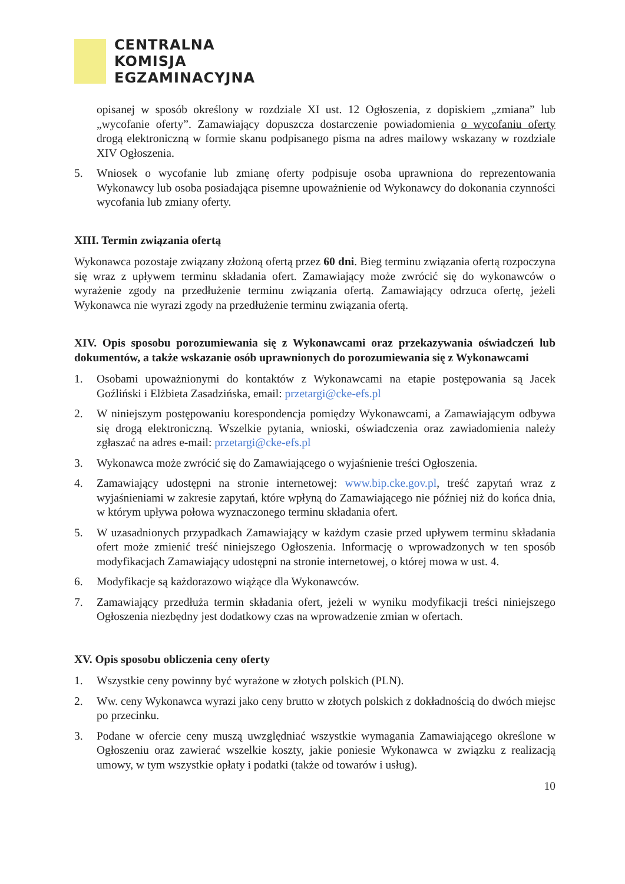CENTRALNA
KOMISJA
EGZAMINACYJNA
opisanej w sposób określony w rozdziale XI ust. 12 Ogłoszenia, z dopiskiem „zmiana” lub „wycofanie oferty”. Zamawiający dopuszcza dostarczenie powiadomienia o wycofaniu oferty drogą elektroniczną w formie skanu podpisanego pisma na adres mailowy wskazany w rozdziale XIV Ogłoszenia.
5. Wniosek o wycofanie lub zmianę oferty podpisuje osoba uprawniona do reprezentowania Wykonawcy lub osoba posiadająca pisemne upoważnienie od Wykonawcy do dokonania czynności wycofania lub zmiany oferty.
XIII. Termin związania ofertą
Wykonawca pozostaje związany złożoną ofertą przez 60 dni. Bieg terminu związania ofertą rozpoczyna się wraz z upływem terminu składania ofert. Zamawiający może zwrócić się do wykonawców o wyrażenie zgody na przedłużenie terminu związania ofertą. Zamawiający odrzuca ofertę, jeżeli Wykonawca nie wyrazi zgody na przedłużenie terminu związania ofertą.
XIV. Opis sposobu porozumiewania się z Wykonawcami oraz przekazywania oświadczeń lub dokumentów, a także wskazanie osób uprawnionych do porozumiewania się z Wykonawcami
1. Osobami upoważnionymi do kontaktów z Wykonawcami na etapie postępowania są Jacek Goźliński i Elżbieta Zasadzińska, email: przetargi@cke-efs.pl
2. W niniejszym postępowaniu korespondencja pomiędzy Wykonawcami, a Zamawiającym odbywa się drogą elektroniczną. Wszelkie pytania, wnioski, oświadczenia oraz zawiadomienia należy zgłaszać na adres e-mail: przetargi@cke-efs.pl
3. Wykonawca może zwrócić się do Zamawiającego o wyjaśnienie treści Ogłoszenia.
4. Zamawiający udostępni na stronie internetowej: www.bip.cke.gov.pl, treść zapytań wraz z wyjaśnieniami w zakresie zapytań, które wpłyną do Zamawiającego nie później niż do końca dnia, w którym upływa połowa wyznaczonego terminu składania ofert.
5. W uzasadnionych przypadkach Zamawiający w każdym czasie przed upływem terminu składania ofert może zmienić treść niniejszego Ogłoszenia. Informację o wprowadzonych w ten sposób modyfikacjach Zamawiający udostępni na stronie internetowej, o której mowa w ust. 4.
6. Modyfikacje są każdorazowo wiążące dla Wykonawców.
7. Zamawiający przedłuża termin składania ofert, jeżeli w wyniku modyfikacji treści niniejszego Ogłoszenia niezbędny jest dodatkowy czas na wprowadzenie zmian w ofertach.
XV. Opis sposobu obliczenia ceny oferty
1. Wszystkie ceny powinny być wyrażone w złotych polskich (PLN).
2. Ww. ceny Wykonawca wyrazi jako ceny brutto w złotych polskich z dokładnością do dwóch miejsc po przecinku.
3. Podane w ofercie ceny muszą uwzględniać wszystkie wymagania Zamawiającego określone w Ogłoszeniu oraz zawierać wszelkie koszty, jakie poniesie Wykonawca w związku z realizacją umowy, w tym wszystkie opłaty i podatki (także od towarów i usług).
10